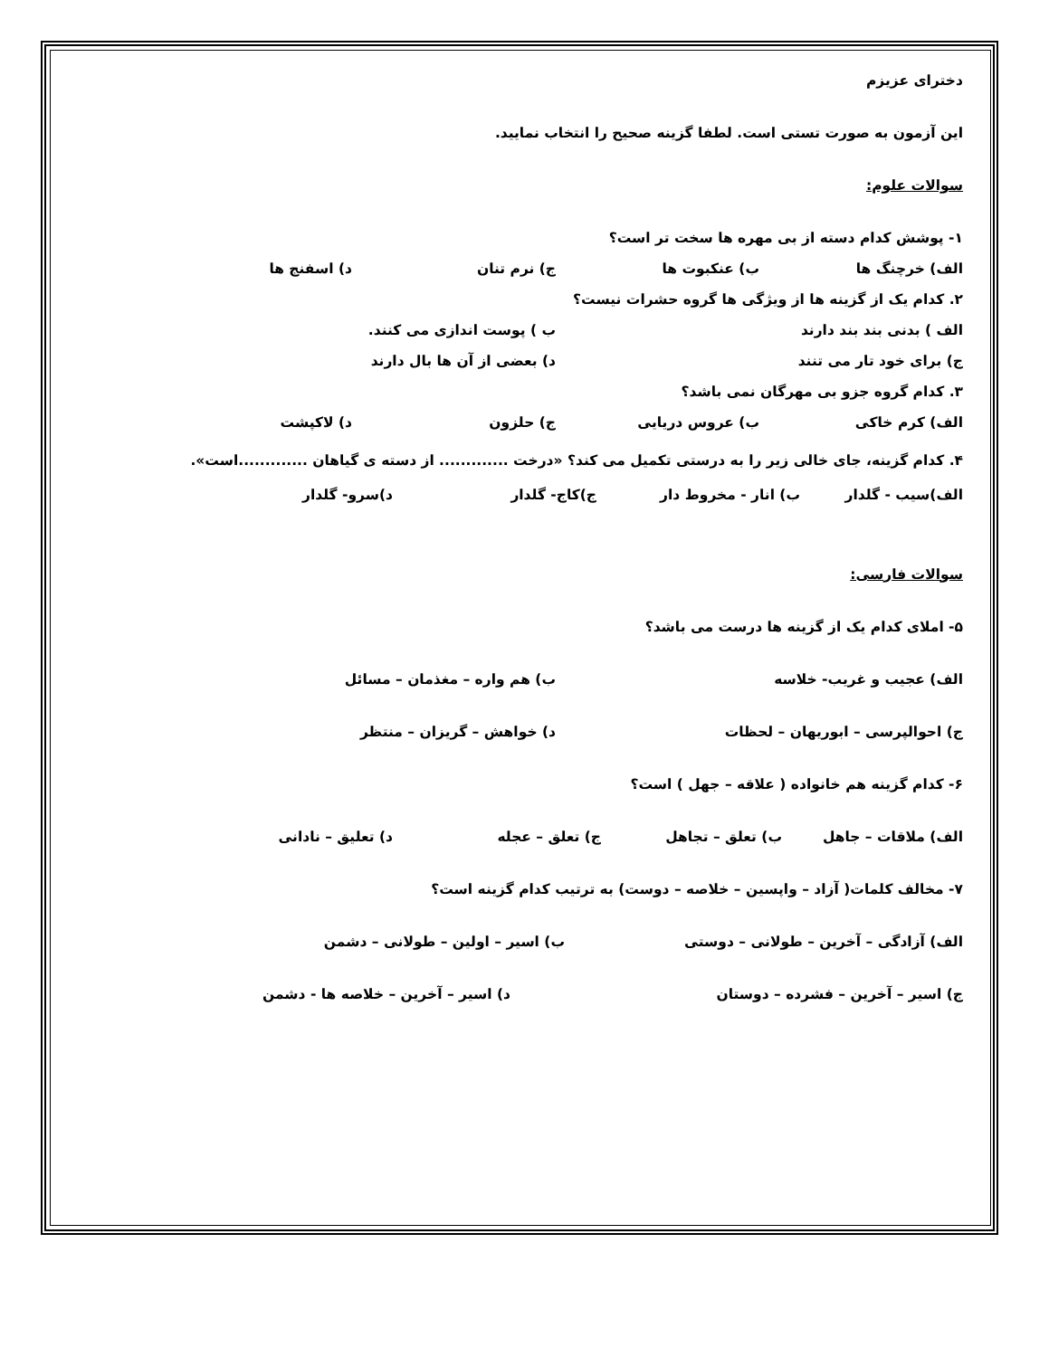دخترای عزیزم
این آزمون به صورت تستی است. لطفا گزینه صحیح را انتخاب نمایید.
سوالات علوم:
۱- پوشش کدام دسته از بی مهره ها سخت تر است؟
الف) خرچنگ ها ب) عنکبوت ها ج) نرم تنان د) اسفنج ها
۲. کدام یک از گزینه ها از ویژگی ها گروه حشرات نیست؟
الف ) بدنی بند بند دارند ب ) پوست اندازی می کنند.
ج) برای خود تار می تنند د) بعضی از آن ها بال دارند
۳. کدام گروه جزو بی مهرگان نمی باشد؟
الف) کرم خاکی ب) عروس دریایی ج) حلزون د) لاکپشت
۴. کدام گزینه، جای خالی زیر را به درستی تکمیل می کند؟ «درخت ............. از دسته ی گیاهان .............است».
الف)سیب - گلدار ب) انار - مخروط دار ج)کاج- گلدار د)سرو- گلدار
سوالات فارسی:
۵- املای کدام یک از گزینه ها درست می باشد؟
الف) عجیب و غریب- خلاسه ب) هم واره – مغذمان – مسائل
ج) احوالپرسی – ابوریهان – لحظات د) خواهش – گریزان – منتظر
۶- کدام گزینه هم خانواده ( علاقه – جهل ) است؟
الف) ملاقات – جاهل ب) تعلق – تجاهل ج) تعلق – عجله د) تعلیق – نادانی
۷- مخالف کلمات( آزاد – واپسین – خلاصه – دوست) به ترتیب کدام گزینه است؟
الف) آزادگی – آخرین – طولانی – دوستی ب) اسیر – اولین – طولانی – دشمن
ج) اسیر – آخرین – فشرده – دوستان د) اسیر – آخرین – خلاصه ها - دشمن